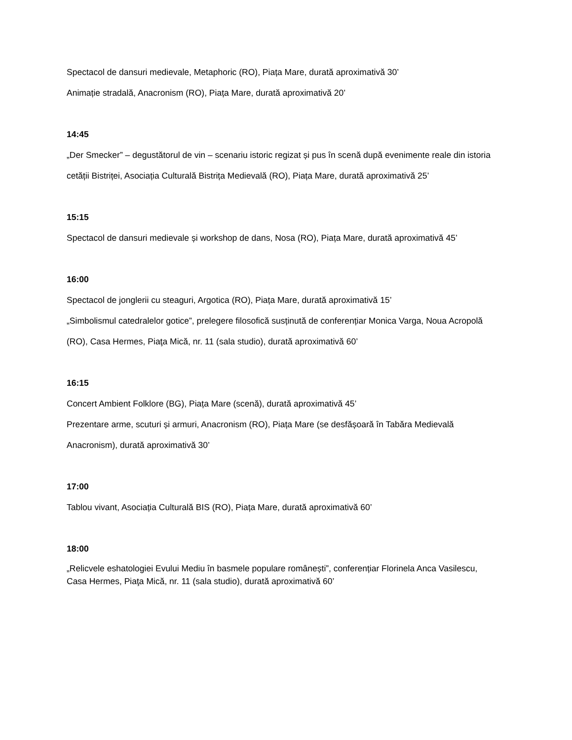Spectacol de dansuri medievale, Metaphoric (RO), Piața Mare, durată aproximativă 30’
Animație stradală, Anacronism (RO), Piața Mare, durată aproximativă 20’
14:45
„Der Smecker” – degustătorul de vin – scenariu istoric regizat și pus în scenă după evenimente reale din istoria cetății Bistriței, Asociația Culturală Bistrița Medievală (RO), Piața Mare, durată aproximativă 25’
15:15
Spectacol de dansuri medievale și workshop de dans, Nosa (RO), Piața Mare, durată aproximativă 45’
16:00
Spectacol de jonglerii cu steaguri, Argotica (RO), Piața Mare, durată aproximativă 15’
„Simbolismul catedralelor gotice”, prelegere filosofică susținută de conferențiar Monica Varga, Noua Acropolă (RO), Casa Hermes, Piaţa Mică, nr. 11 (sala studio), durată aproximativă 60’
16:15
Concert Ambient Folklore (BG), Piața Mare (scenă), durată aproximativă 45’
Prezentare arme, scuturi și armuri, Anacronism (RO), Piața Mare (se desfășoară în Tabăra Medievală Anacronism), durată aproximativă 30’
17:00
Tablou vivant, Asociația Culturală BIS (RO), Piața Mare, durată aproximativă 60’
18:00
„Relicvele eshatologiei Evului Mediu în basmele populare românești”, conferențiar Florinela Anca Vasilescu, Casa Hermes, Piaţa Mică, nr. 11 (sala studio), durată aproximativă 60’